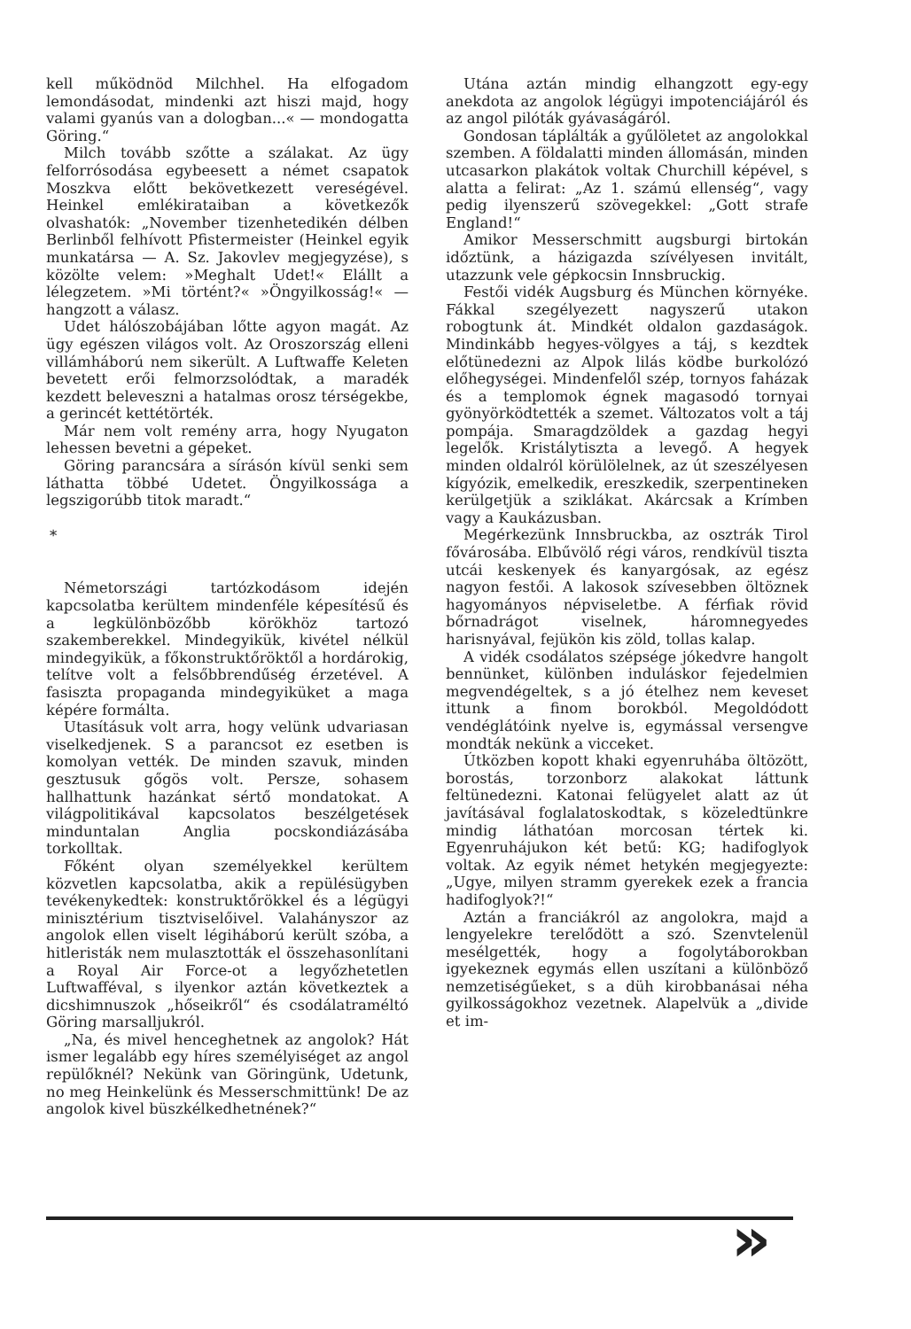kell működnöd Milchhel. Ha elfogadom lemondásodat, mindenki azt hiszi majd, hogy valami gyanús van a dologban...« — mondogatta Göring.“
Milch tovább szőtte a szálakat. Az ügy felforrósodása egybeesett a német csapatok Moszkva előtt bekövetkezett vereségével. Heinkel emlékirataiban a következők olvashatók: „November tizenhetedikén délben Berlinből felhívott Pfistermeister (Heinkel egyik munkatársa — A. Sz. Jakovlev megjegyzése), s közölte velem: »Meghalt Udet!« Elállt a lélegzetem. »Mi történt?« »Öngyilkosság!« — hangzott a válasz.
Udet hálószobájában lőtte agyon magát. Az ügy egészen világos volt. Az Oroszország elleni villámháború nem sikerült. A Luftwaffe Keleten bevetett erői felmorzsolódtak, a maradék kezdett beleveszni a hatalmas orosz térségekbe, a gerincét kettétörték.
Már nem volt remény arra, hogy Nyugaton lehessen bevetni a gépeket.
Göring parancsára a sírásón kívül senki sem láthatta többé Udetet. Öngyilkossága a legszigorúbb titok maradt.“
*
Németországi tartózkodásom idején kapcsolatba kerültem mindenféle képesítésű és a legkülönbözőbb körökhöz tartozó szakemberekkel. Mindegyikük, kivétel nélkül mindegyikük, a főkonstruktőröktől a hordárokig, telítve volt a felsőbbrendűség érzetével. A fasiszta propaganda mindegyiküket a maga képére formálta.
Utasításuk volt arra, hogy velünk udvariasan viselkedjenek. S a parancsot ez esetben is komolyan vették. De minden szavuk, minden gesztusuk gőgös volt. Persze, sohasem hallhattunk hazánkat sértő mondatokat. A világpolitikával kapcsolatos beszélgetések minduntalan Anglia pocskondiázásába torkolltak.
Főként olyan személyekkel kerültem közvetlen kapcsolatba, akik a repülésügyben tevékenykedtek: konstruktőrökkel és a légügyi minisztérium tisztviselőivel. Valahányszor az angolok ellen viselt légiháború került szóba, a hitleristák nem mulasztották el összehasonlítani a Royal Air Force-ot a legyőzhetetlen Luftwafféval, s ilyenkor aztán következtek a dicshimnuszok „hőseikről“ és csodálatraméltó Göring marsalljukról.
„Na, és mivel henceghetnek az angolok? Hát ismer legalább egy híres személyiséget az angol repülőknél? Nekünk van Göringünk, Udetunk, no meg Heinkelünk és Messerschmittünk! De az angolok kivel büszkélkedhetnének?“
Utána aztán mindig elhangzott egy-egy anekdota az angolok légügyi impotenciájáról és az angol pilóták gyávaságáról.
Gondosan táplálták a gyűlöletet az angolokkal szemben. A földalatti minden állomásán, minden utcasarkon plakátok voltak Churchill képével, s alatta a felirat: „Az 1. számú ellenség“, vagy pedig ilyenszerű szövegekkel: „Gott strafe England!“
Amikor Messerschmitt augsburgi birtokán időztünk, a házigazda szívélyesen invitált, utazzunk vele gépkocsin Innsbruckig.
Festői vidék Augsburg és München környéke. Fákkal szegélyezett nagyszerű utakon robogtunk át. Mindkét oldalon gazdaságok. Mindinkább hegyes-völgyes a táj, s kezdtek előtünedezni az Alpok lilás ködbe burkolózó előhegységei. Mindenfelől szép, tornyos faházak és a templomok égnek magasodó tornyai gyönyörködtették a szemet. Változatos volt a táj pompája. Smaragdzöldek a gazdag hegyi legelők. Kristálytiszta a levegő. A hegyek minden oldalról körülölelnek, az út szeszélyesen kígyózik, emelkedik, ereszkedik, szerpentineken kerülgetjük a sziklákat. Akárcsak a Krímben vagy a Kaukázusban.
Megérkezünk Innsbruckba, az osztrák Tirol fővárosába. Elbűvölő régi város, rendkívül tiszta utcái keskenyek és kanyargósak, az egész nagyon festői. A lakosok szívesebben öltöznek hagyományos népviseletbe. A férfiak rövid bőrnadrágot viselnek, háromnegyedes harisnyával, fejükön kis zöld, tollas kalap.
A vidék csodálatos szépsége jókedvre hangolt bennünket, különben induláskor fejedelmien megvendégeltek, s a jó ételhez nem keveset ittunk a finom borokból. Megoldódott vendéglátóink nyelve is, egymással versengve mondták nekünk a vicceket.
Útközben kopott khaki egyenruhába öltözött, borostás, torzonborz alakokat láttunk feltünedezni. Katonai felügyelet alatt az út javításával foglalatoskodtak, s közeledtünkre mindig láthatóan morcosan tértek ki. Egyenruhájukon két betű: KG; hadifoglyok voltak. Az egyik német hetykén megjegyezte: „Ugye, milyen stramm gyerekek ezek a francia hadifoglyok?!“
Aztán a franciákról az angolokra, majd a lengyelekre terelődött a szó. Szenvtelenül mesélgették, hogy a fogolytáborokban igyekeznek egymás ellen uszítani a különböző nemzetiségűeket, s a düh kirobbanásai néha gyilkosságokhoz vezetnek. Alapelvük a „divide et im-
»